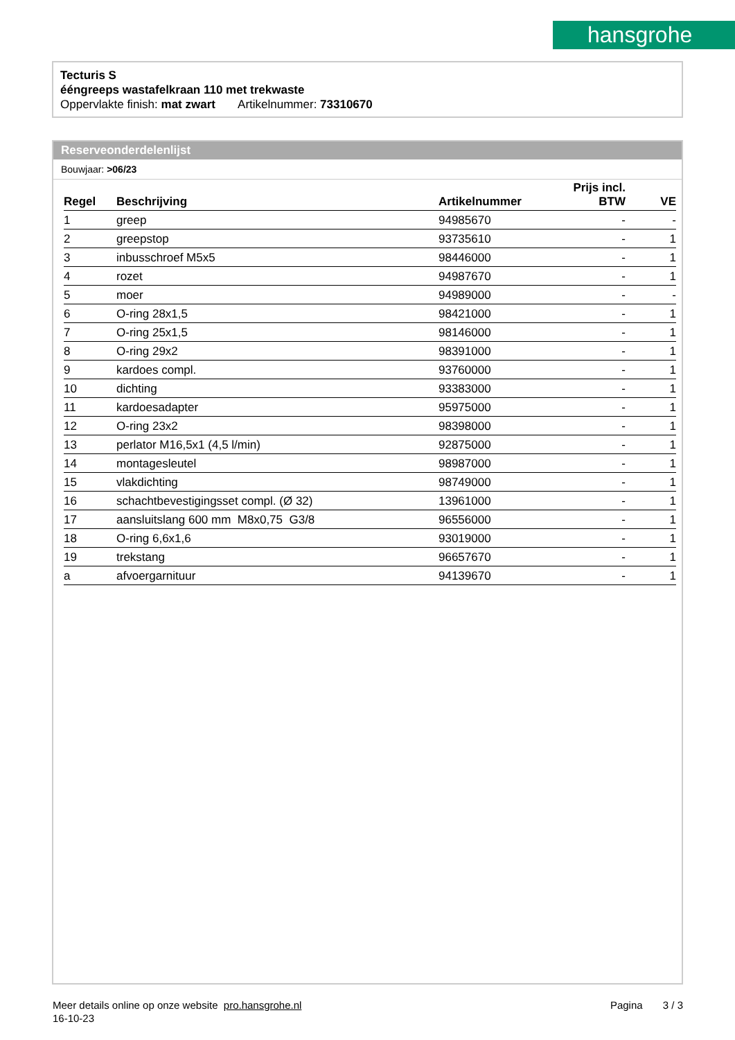hansgrohe
Tecturis S
ééngreeps wastafelkraan 110 met trekwaste
Oppervlakte finish: mat zwart Artikelnummer: 73310670
Reserveonderdelenlijst
Bouwjaar: >06/23
| Regel | Beschrijving | Artikelnummer | Prijs incl. BTW | VE |
| --- | --- | --- | --- | --- |
| 1 | greep | 94985670 | - | - |
| 2 | greepstop | 93735610 | - | 1 |
| 3 | inbusschroef M5x5 | 98446000 | - | 1 |
| 4 | rozet | 94987670 | - | 1 |
| 5 | moer | 94989000 | - | - |
| 6 | O-ring 28x1,5 | 98421000 | - | 1 |
| 7 | O-ring 25x1,5 | 98146000 | - | 1 |
| 8 | O-ring 29x2 | 98391000 | - | 1 |
| 9 | kardoes compl. | 93760000 | - | 1 |
| 10 | dichting | 93383000 | - | 1 |
| 11 | kardoesadapter | 95975000 | - | 1 |
| 12 | O-ring 23x2 | 98398000 | - | 1 |
| 13 | perlator M16,5x1 (4,5 l/min) | 92875000 | - | 1 |
| 14 | montagesleutel | 98987000 | - | 1 |
| 15 | vlakdichting | 98749000 | - | 1 |
| 16 | schachtbevestigingsset compl. (Ø 32) | 13961000 | - | 1 |
| 17 | aansluitslang 600 mm M8x0,75 G3/8 | 96556000 | - | 1 |
| 18 | O-ring 6,6x1,6 | 93019000 | - | 1 |
| 19 | trekstang | 96657670 | - | 1 |
| a | afvoergarnituur | 94139670 | - | 1 |
Meer details online op onze website pro.hansgrohe.nl Pagina 3 / 3
16-10-23